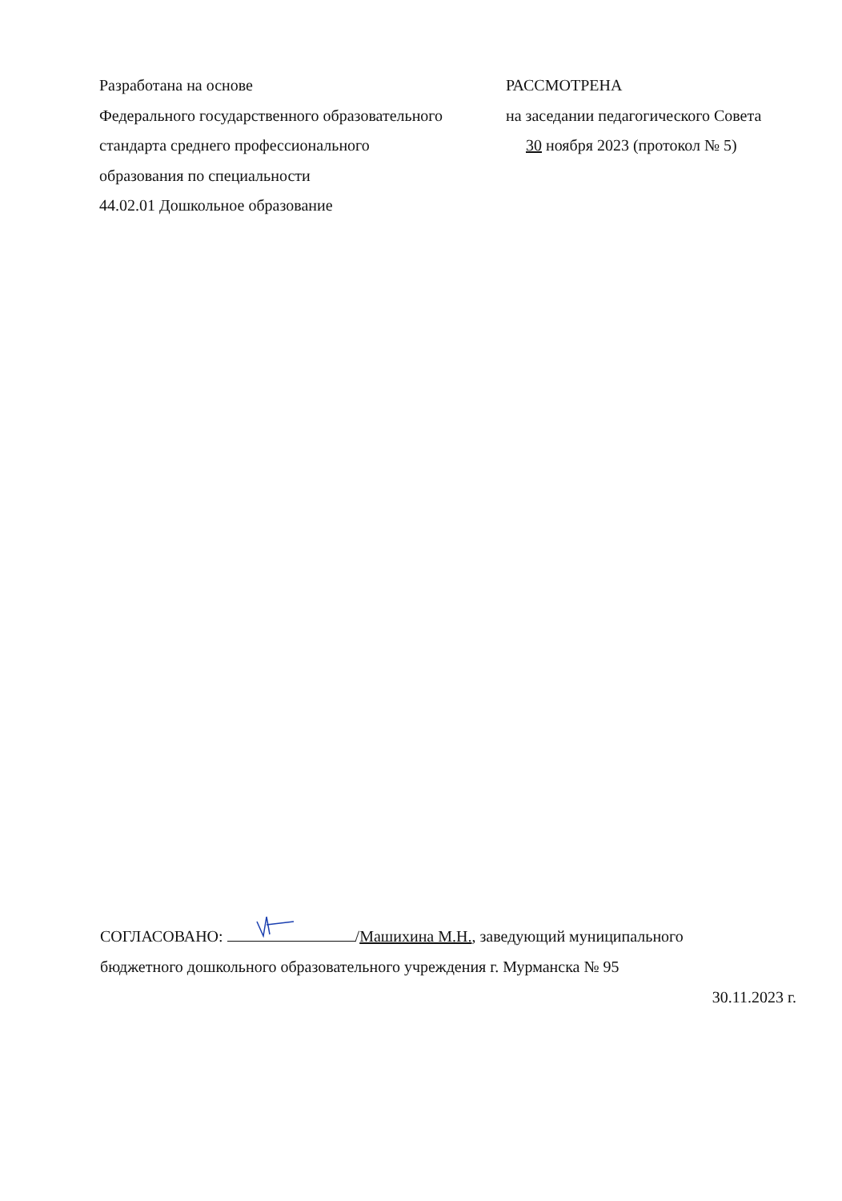Разработана на основе
Федерального государственного образовательного
стандарта среднего профессионального
образования по специальности
44.02.01 Дошкольное образование
РАССМОТРЕНА
на заседании педагогического Совета
30 ноября 2023 (протокол № 5)
СОГЛАСОВАНО: /Машихина М.Н., заведующий муниципального
бюджетного дошкольного образовательного учреждения г. Мурманска № 95
30.11.2023 г.